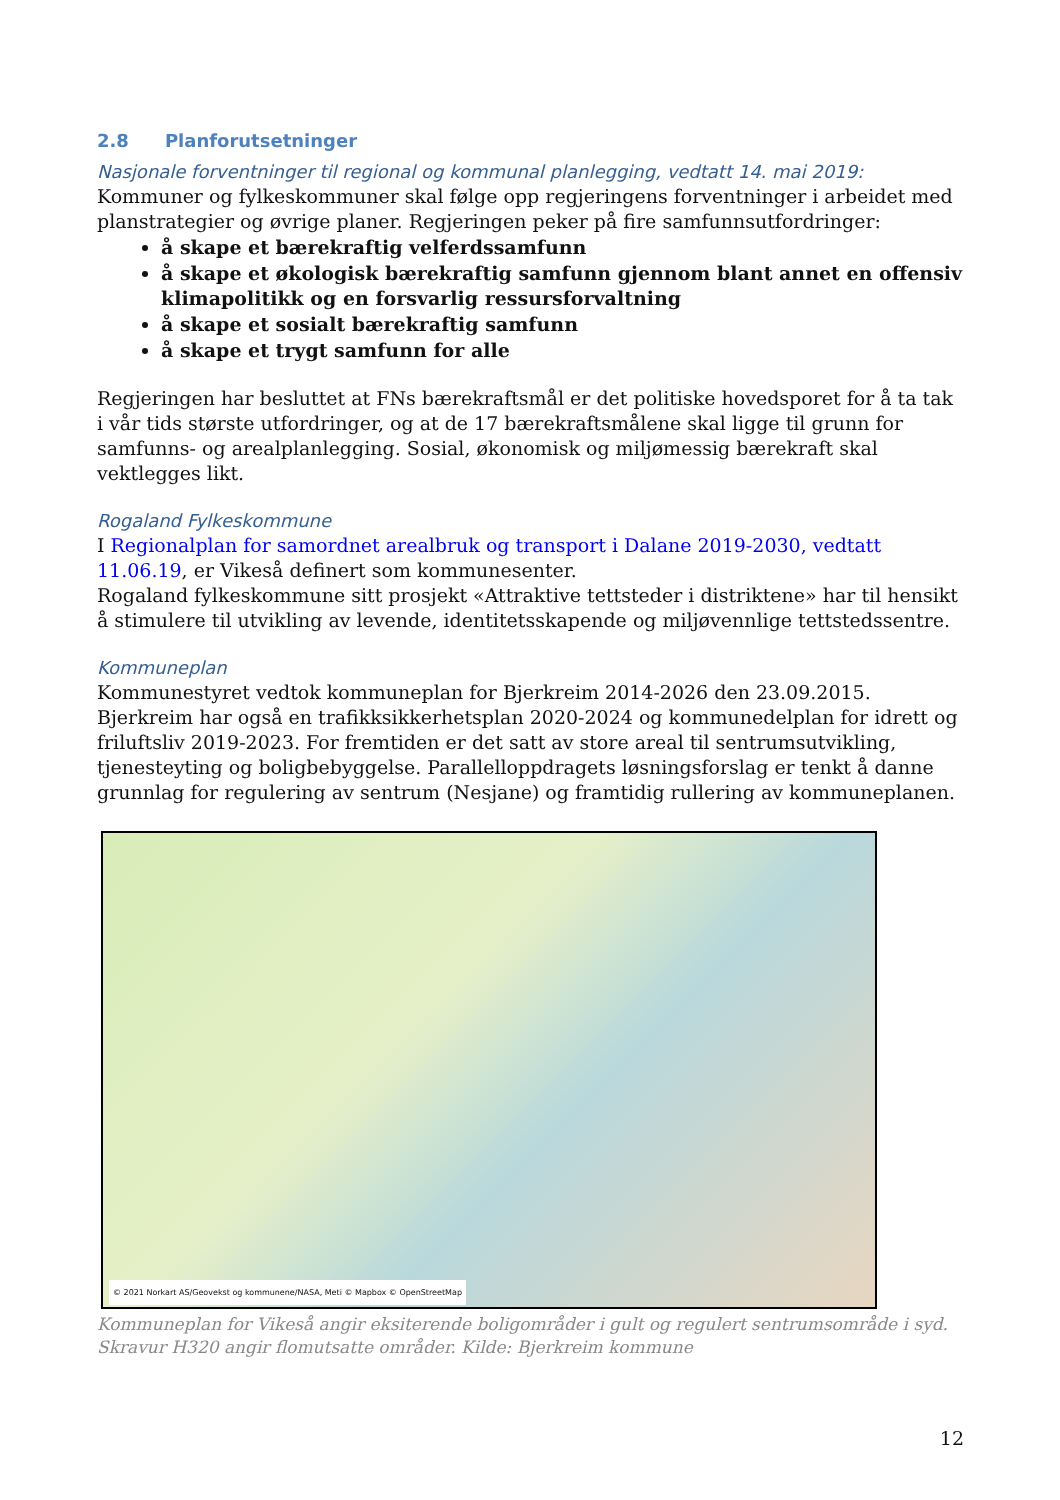2.8 Planforutsetninger
Nasjonale forventninger til regional og kommunal planlegging, vedtatt 14. mai 2019:
Kommuner og fylkeskommuner skal følge opp regjeringens forventninger i arbeidet med planstrategier og øvrige planer. Regjeringen peker på fire samfunnsutfordringer:
å skape et bærekraftig velferdssamfunn
å skape et økologisk bærekraftig samfunn gjennom blant annet en offensiv klimapolitikk og en forsvarlig ressursforvaltning
å skape et sosialt bærekraftig samfunn
å skape et trygt samfunn for alle
Regjeringen har besluttet at FNs bærekraftsmål er det politiske hovedsporet for å ta tak i vår tids største utfordringer, og at de 17 bærekraftsmålene skal ligge til grunn for samfunns- og arealplanlegging. Sosial, økonomisk og miljømessig bærekraft skal vektlegges likt.
Rogaland Fylkeskommune
I Regionalplan for samordnet arealbruk og transport i Dalane 2019-2030, vedtatt 11.06.19, er Vikeså definert som kommunesenter.
Rogaland fylkeskommune sitt prosjekt «Attraktive tettsteder i distriktene» har til hensikt å stimulere til utvikling av levende, identitetsskapende og miljøvennlige tettstedssentre.
Kommuneplan
Kommunestyret vedtok kommuneplan for Bjerkreim 2014-2026 den 23.09.2015. Bjerkreim har også en trafikksikkerhetsplan 2020-2024 og kommunedelplan for idrett og friluftsliv 2019-2023. For fremtiden er det satt av store areal til sentrumsutvikling, tjenesteyting og boligbebyggelse. Parallelloppdragets løsningsforslag er tenkt å danne grunnlag for regulering av sentrum (Nesjane) og framtidig rullering av kommuneplanen.
© 2021 Norkart AS/Geovekst og kommunene/NASA, Meti © Mapbox © OpenStreetMap
Kommuneplan for Vikeså angir eksiterende boligområder i gult og regulert sentrumsområde i syd. Skravur H320 angir flomutsatte områder. Kilde: Bjerkreim kommune
12